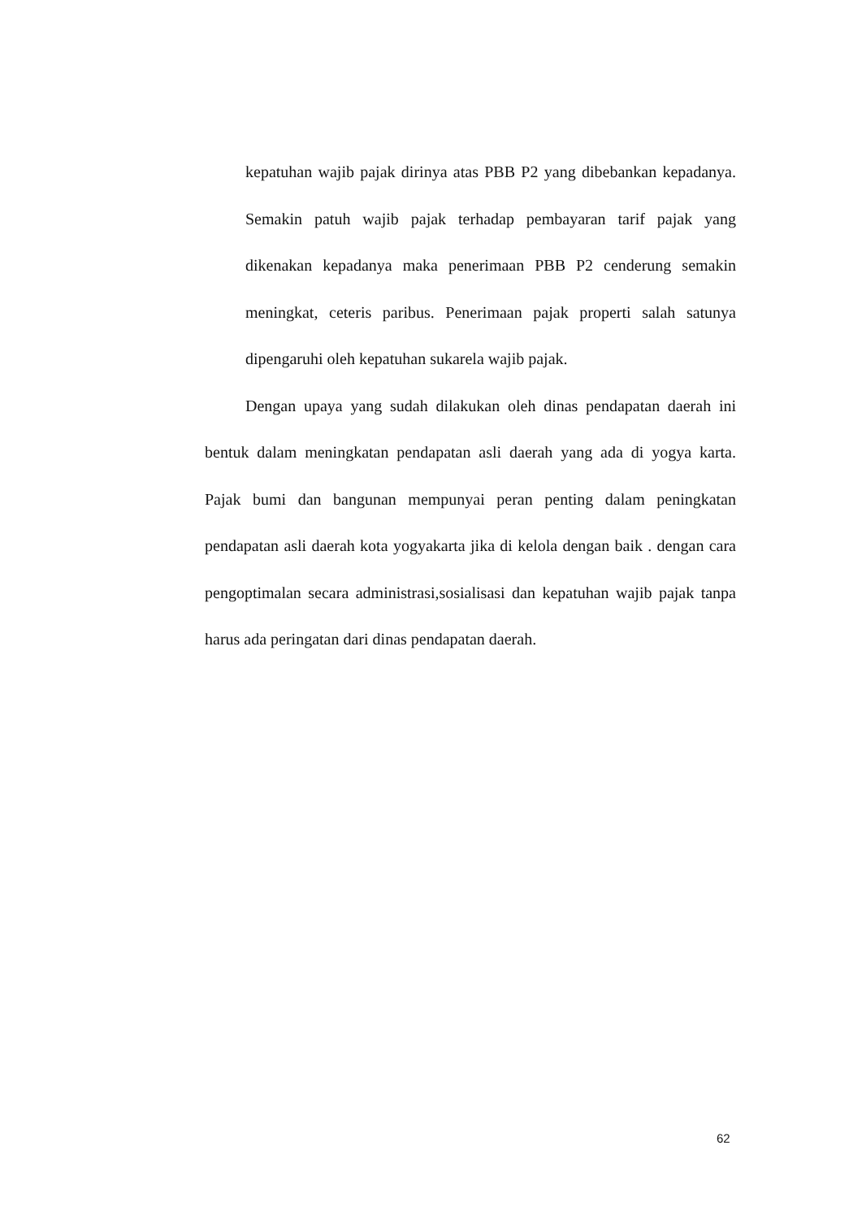kepatuhan wajib pajak dirinya atas PBB P2 yang dibebankan kepadanya. Semakin patuh wajib pajak terhadap pembayaran tarif pajak yang dikenakan kepadanya maka penerimaan PBB P2 cenderung semakin meningkat, ceteris paribus. Penerimaan pajak properti salah satunya dipengaruhi oleh kepatuhan sukarela wajib pajak.
Dengan upaya yang sudah dilakukan oleh dinas pendapatan daerah ini bentuk dalam meningkatan pendapatan asli daerah yang ada di yogya karta. Pajak bumi dan bangunan mempunyai peran penting dalam peningkatan pendapatan asli daerah kota yogyakarta jika di kelola dengan baik . dengan cara pengoptimalan secara administrasi,sosialisasi dan kepatuhan wajib pajak tanpa harus ada peringatan dari dinas pendapatan daerah.
62